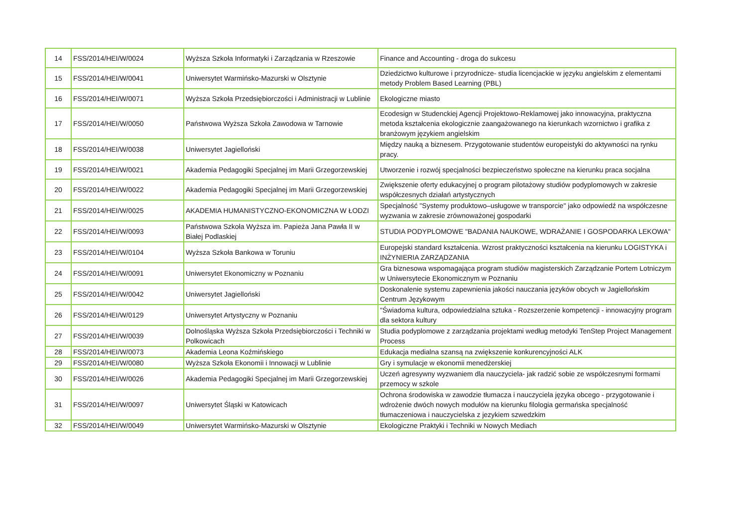| 14 | FSS/2014/HEI/W/0024 | Wyższa Szkoła Informatyki i Zarządzania w Rzeszowie | Finance and Accounting - droga do sukcesu |
| 15 | FSS/2014/HEI/W/0041 | Uniwersytet Warmińsko-Mazurski w Olsztynie | Dziedzictwo kulturowe i przyrodnicze- studia licencjackie w języku angielskim z elementami metody Problem Based Learning (PBL) |
| 16 | FSS/2014/HEI/W/0071 | Wyższa Szkoła Przedsiębiorczości i Administracji w Lublinie | Ekologiczne miasto |
| 17 | FSS/2014/HEI/W/0050 | Państwowa Wyższa Szkoła Zawodowa w Tarnowie | Ecodesign w Studenckiej Agencji Projektowo-Reklamowej jako innowacyjna, praktyczna metoda kształcenia ekologicznie zaangażowanego na kierunkach wzornictwo i grafika z branżowym językiem angielskim |
| 18 | FSS/2014/HEI/W/0038 | Uniwersytet Jagielloński | Między nauką a biznesem. Przygotowanie studentów europeistyki do aktywności na rynku pracy. |
| 19 | FSS/2014/HEI/W/0021 | Akademia Pedagogiki Specjalnej im Marii Grzegorzewskiej | Utworzenie i rozwój specjalności bezpieczeństwo społeczne na kierunku praca socjalna |
| 20 | FSS/2014/HEI/W/0022 | Akademia Pedagogiki Specjalnej im Marii Grzegorzewskiej | Zwiększenie oferty edukacyjnej o program pilotażowy studiów podyplomowych w zakresie współczesnych działań artystycznych |
| 21 | FSS/2014/HEI/W/0025 | AKADEMIA HUMANISTYCZNO-EKONOMICZNA W ŁODZI | Specjalność "Systemy produktowo–usługowe w transporcie" jako odpowiedź na współczesne wyzwania w zakresie zrównoważonej gospodarki |
| 22 | FSS/2014/HEI/W/0093 | Państwowa Szkoła Wyższa im. Papieża Jana Pawła II w Białej Podlaskiej | STUDIA PODYPLOMOWE "BADANIA NAUKOWE, WDRAŻANIE I GOSPODARKA LEKOWA" |
| 23 | FSS/2014/HEI/W/0104 | Wyższa Szkoła Bankowa w Toruniu | Europejski standard kształcenia. Wzrost praktyczności kształcenia na kierunku LOGISTYKA i INŻYNIERIA ZARZĄDZANIA |
| 24 | FSS/2014/HEI/W/0091 | Uniwersytet Ekonomiczny w Poznaniu | Gra biznesowa wspomagająca program studiów magisterskich Zarządzanie Portem Lotniczym w Uniwersytecie Ekonomicznym w Poznaniu |
| 25 | FSS/2014/HEI/W/0042 | Uniwersytet Jagielloński | Doskonalenie systemu zapewnienia jakości nauczania języków obcych w Jagiellońskim Centrum Językowym |
| 26 | FSS/2014/HEI/W/0129 | Uniwersytet Artystyczny w Poznaniu | "Świadoma kultura, odpowiedzialna sztuka - Rozszerzenie kompetencji - innowacyjny program dla sektora kultury |
| 27 | FSS/2014/HEI/W/0039 | Dolnośląska Wyższa Szkoła Przedsiębiorczości i Techniki w Polkowicach | Studia podyplomowe z zarządzania projektami według metodyki TenStep Project Management Process |
| 28 | FSS/2014/HEI/W/0073 | Akademia Leona Koźmińskiego | Edukacja medialna szansą na zwiększenie konkurencyjności ALK |
| 29 | FSS/2014/HEI/W/0080 | Wyższa Szkoła Ekonomii i Innowacji w Lublinie | Gry i symulacje w ekonomii menedżerskiej |
| 30 | FSS/2014/HEI/W/0026 | Akademia Pedagogiki Specjalnej im Marii Grzegorzewskiej | Uczeń agresywny wyzwaniem dla nauczyciela- jak radzić sobie ze współczesnymi formami przemocy w szkole |
| 31 | FSS/2014/HEI/W/0097 | Uniwersytet Śląski w Katowicach | Ochrona środowiska w zawodzie tłumacza i nauczyciela języka obcego - przygotowanie i wdrożenie dwóch nowych modułów na kierunku filologia germańska specjalność tłumaczeniowa i nauczycielska z jezykiem szwedzkim |
| 32 | FSS/2014/HEI/W/0049 | Uniwersytet Warmińsko-Mazurski w Olsztynie | Ekologiczne Praktyki i Techniki w Nowych Mediach |